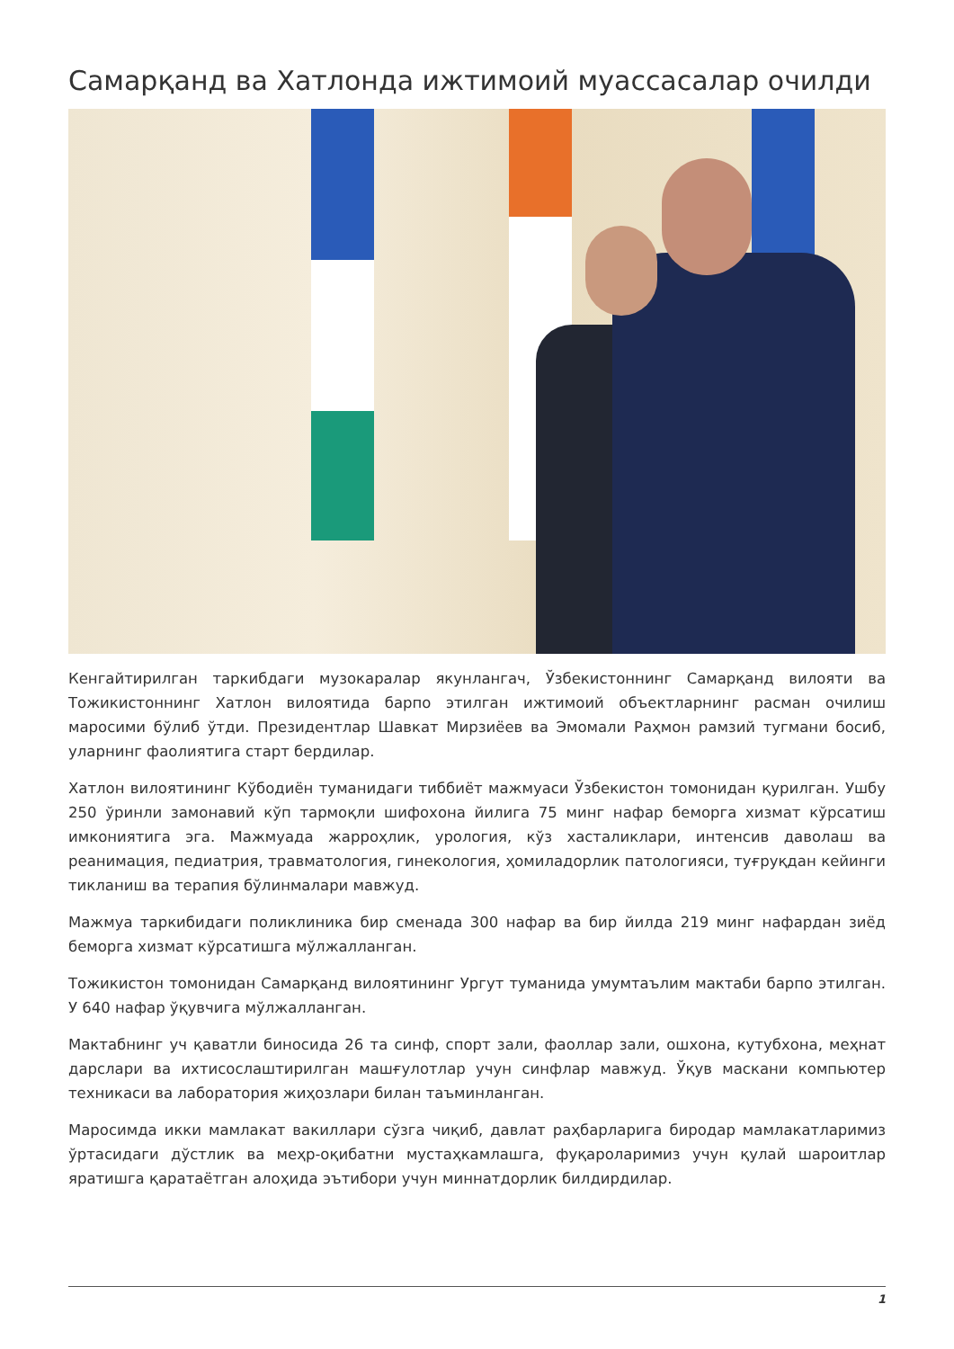Самарқанд ва Хатлонда ижтимоий муассасалар очилди
Кенгайтирилган таркибдаги музокаралар якунлангач, Ўзбекистоннинг Самарқанд вилояти ва Тожикистоннинг Хатлон вилоятида барпо этилган ижтимоий объектларнинг расман очилиш маросими бўлиб ўтди. Президентлар Шавкат Мирзиёев ва Эмомали Раҳмон рамзий тугмани босиб, уларнинг фаолиятига старт бердилар.
Хатлон вилоятининг Кўбодиён туманидаги тиббиёт мажмуаси Ўзбекистон томонидан қурилган. Ушбу 250 ўринли замонавий кўп тармоқли шифохона йилига 75 минг нафар беморга хизмат кўрсатиш имкониятига эга. Мажмуада жарроҳлик, урология, кўз хасталиклари, интенсив даволаш ва реанимация, педиатрия, травматология, гинекология, ҳомиладорлик патологияси, туғруқдан кейинги тикланиш ва терапия бўлинмалари мавжуд.
Мажмуа таркибидаги поликлиника бир сменада 300 нафар ва бир йилда 219 минг нафардан зиёд беморга хизмат кўрсатишга мўлжалланган.
Тожикистон томонидан Самарқанд вилоятининг Ургут туманида умумтаълим мактаби барпо этилган. У 640 нафар ўқувчига мўлжалланган.
Мактабнинг уч қаватли биносида 26 та синф, спорт зали, фаоллар зали, ошхона, кутубхона, меҳнат дарслари ва ихтисослаштирилган машғулотлар учун синфлар мавжуд. Ўқув маскани компьютер техникаси ва лаборатория жиҳозлари билан таъминланган.
Маросимда икки мамлакат вакиллари сўзга чиқиб, давлат раҳбарларига биродар мамлакатларимиз ўртасидаги дўстлик ва меҳр-оқибатни мустаҳкамлашга, фуқароларимиз учун қулай шароитлар яратишга қаратаётган алоҳида эътибори учун миннатдорлик билдирдилар.
1